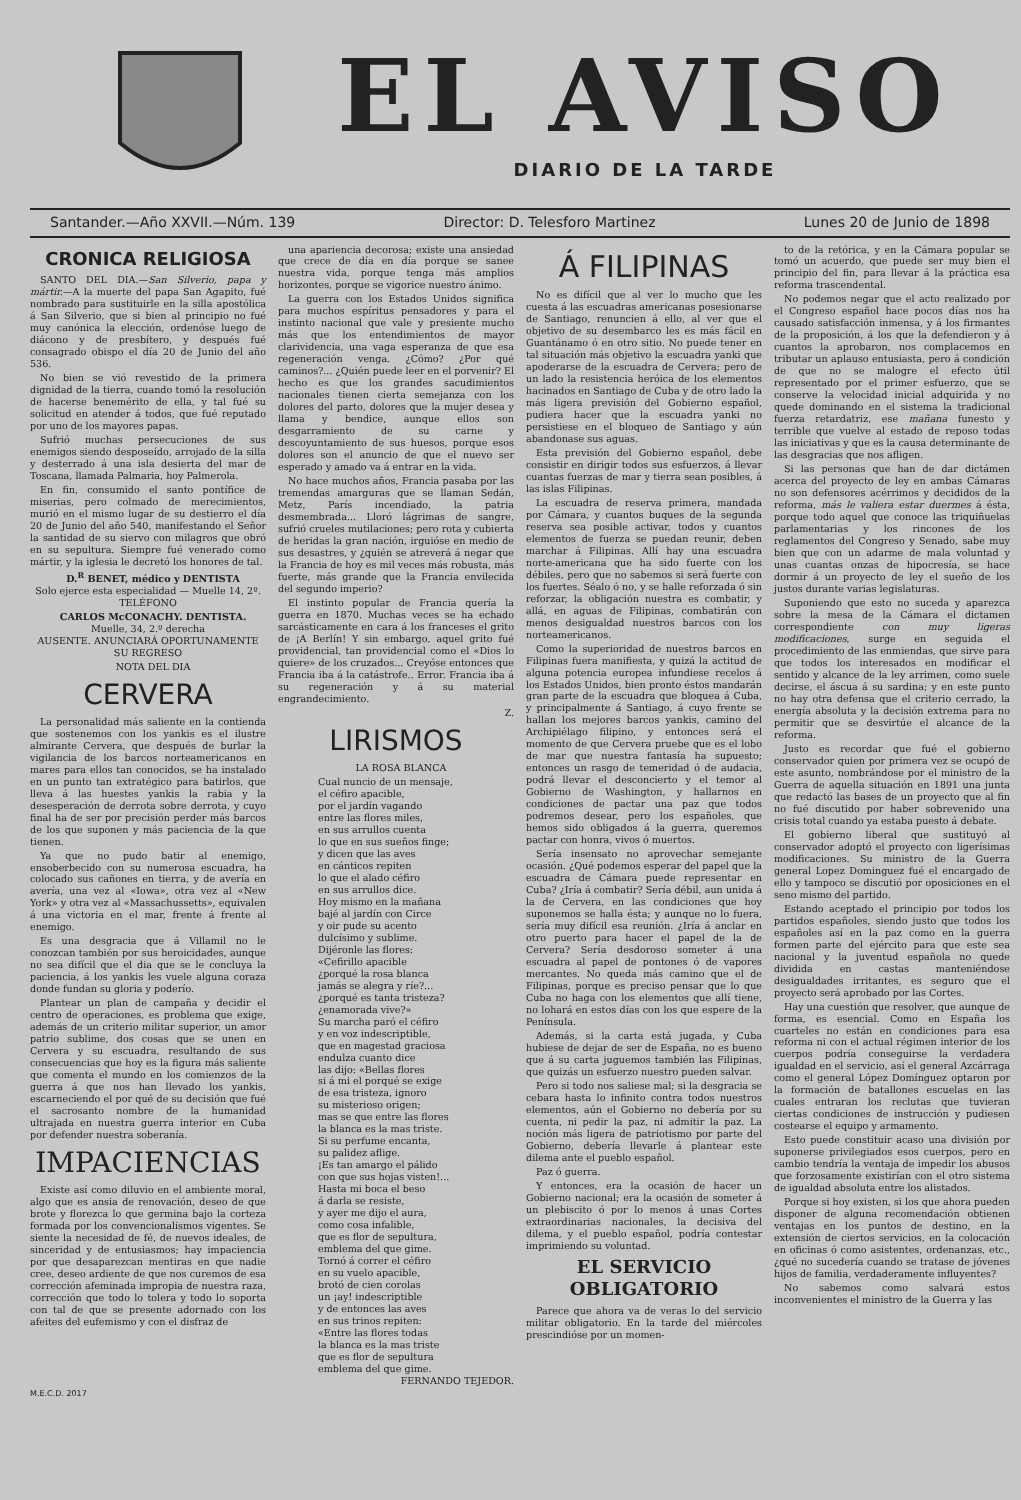EL AVISO
DIARIO DE LA TARDE
Santander.—Año XXVII.—Núm. 139 Director: D. Telesforo Martinez Lunes 20 de Junio de 1898
CRONICA RELIGIOSA
SANTO DEL DIA.—San Silverio, papa y mártir.—A la muerte del papa San Agapito, fué nombrado para sustituirle en la silla apostólica á San Silverio, que si bien al principio no fué muy canónica la elección, ordenóse luego de diácono y de presbítero, y después fué consagrado obispo el día 20 de Junio del año 536.
No bien se vió revestido de la primera dignidad de la tierra, cuando tomó la resolución de hacerse benemérito de ella, y tal fué su solicitud en atender á todos, que fué reputado por uno de los mayores papas.
Sufrió muchas persecuciones de sus enemigos siendo desposeído, arrojado de la silla y desterrado á una isla desierta del mar de Toscana, llamada Palmaria, hoy Palmerola.
En fin, consumido el santo pontífice de miserias, pero colmado de merecimientos, murió en el mismo lugar de su destierro el día 20 de Junio del año 540, manifestando el Señor la santidad de su siervo con milagros que obró en su sepultura. Siempre fué venerado como mártir, y la iglesia le decretó los honores de tal.
D.<sup>R</sup> BENET, médico y DENTISTA
Solo ejerce esta especialidad — Muelle 14, 2º. TELÉFONO
CARLOS McCONACHY. DENTISTA.
Muelle, 34, 2.º derecha
AUSENTE. ANUNCIARÁ OPORTUNAMENTE SU REGRESO
NOTA DEL DIA
CERVERA
La personalidad más saliente en la contienda que sostenemos con los yankis es el ilustre almirante Cervera, que después de burlar la vigilancia de los barcos norteamericanos en mares para ellos tan conocidos, se ha instalado en un punto tan extratégico para batirlos, que lleva á las huestes yankis la rabia y la desesperación de derrota sobre derrota, y cuyo final ha de ser por precisión perder más barcos de los que suponen y más paciencia de la que tienen.
Ya que no pudo batir al enemigo, ensoberbecido con su numerosa escuadra, ha colocado sus cañones en tierra, y de avería en avería, una vez al «Iowa», otra vez al «New York» y otra vez al «Massachussetts», equivalen á una victoria en el mar, frente á frente al enemigo.
Es una desgracia que á Villamil no le conozcan también por sus heroicidades, aunque no sea difícil que el dia que se le concluya la paciencia, á los yankis les vuele alguna coraza donde fundan su gloria y poderío.
Plantear un plan de campaña y decidir el centro de operaciones, es problema que exige, además de un criterio militar superior, un amor patrio sublime, dos cosas que se unen en Cervera y su escuadra, resultando de sus consecuencias que hoy es la figura más saliente que comenta el mundo en los comienzos de la guerra á que nos han llevado los yankis, escarneciendo el por qué de su decisión que fué el sacrosanto nombre de la humanidad ultrajada en nuestra guerra interior en Cuba por defender nuestra soberanía.
IMPACIENCIAS
Existe así como diluvio en el ambiente moral, algo que es ansia de renovación, deseo de que brote y florezca lo que germina bajo la corteza formada por los convencionalismos vigentes. Se siente la necesidad de fé, de nuevos ideales, de sinceridad y de entusiasmos; hay impaciencia por que desaparezcan mentiras en que nadie cree, deseo ardiente de que nos curemos de esa corrección afeminada impropia de nuestra raza, corrección que todo lo tolera y todo lo soporta con tal de que se presente adornado con los afeites del eufemismo y con el disfraz de
una apariencia decorosa; existe una ansiedad que crece de día en día porque se sanee nuestra vida, porque tenga más amplios horizontes, porque se vigorice nuestro ánimo.
La guerra con los Estados Unidos significa para muchos espíritus pensadores y para el instinto nacional que vale y presiente mucho más que los entendimientos de mayor clarividencia, una vaga esperanza de que esa regeneración venga. ¿Cómo? ¿Por qué caminos?... ¿Quién puede leer en el porvenir? El hecho es que los grandes sacudimientos nacionales tienen cierta semejanza con los dolores del parto, dolores que la mujer desea y llama y bendice, aunque ellos son desgarramiento de su carne y descoyuntamiento de sus huesos, porque esos dolores son el anuncio de que el nuevo ser esperado y amado va á entrar en la vida.
No hace muchos años, Francia pasaba por las tremendas amarguras que se llaman Sedán, Metz, París incendiado, la patria desmembrada... Lloró lágrimas de sangre, sufrió crueles mutilaciones; pero rota y cubierta de heridas la gran nación, irguióse en medio de sus desastres, y ¿quién se atreverá á negar que la Francia de hoy es mil veces más robusta, más fuerte, más grande que la Francia envilecida del segundo imperio?
El instinto popular de Francia quería la guerra en 1870. Muchas veces se ha echado sarcásticamente en cara á los franceses el grito de ¡A Berlín! Y sin embargo, aquel grito fué providencial, tan providencial como el «Dios lo quiere» de los cruzados... Creyóse entonces que Francia iba á la catástrofe.. Error. Francia iba á su regeneración y á su material engrandecimiento.
Z.
LIRISMOS
LA ROSA BLANCA
Cual nuncio de un mensaje,
el céfiro apacible,
por el jardín vagando
entre las flores miles,
en sus arrullos cuenta
lo que en sus sueños finge;
y dicen que las aves
en cánticos repiten
lo que el alado céfiro
en sus arrullos dice.
Hoy mismo en la mañana
bajé al jardín con Circe
y oir pude su acento
dulcísimo y sublime.
Dijéronle las flores:
«Cefirillo apacible
¿porqué la rosa blanca
jamás se alegra y ríe?...
¿porqué es tanta tristeza?
¿enamorada vive?»
Su marcha paró el céfiro
y en voz indescriptible,
que en magestad graciosa
endulza cuanto dice
las dijo: «Bellas flores
si á mi el porqué se exige
de esa tristeza, ignoro
su misterioso origen;
mas se que entre las flores
la blanca es la mas triste.
Si su perfume encanta,
su palidez aflige.
¡Es tan amargo el pálido
con que sus hojas visten!...
Hasta mi boca el beso
á darla se resiste,
y ayer me dijo el aura,
como cosa infalible,
que es flor de sepultura,
emblema del que gime.
Tornó á correr el céfiro
en su vuelo apacible,
brotó de cien corolas
un ¡ay! indescriptible
y de entonces las aves
en sus trinos repiten:
«Entre las flores todas
la blanca es la mas triste
que es flor de sepultura
emblema del que gime.
FERNANDO TEJEDOR.
Á FILIPINAS
No es difícil que al ver lo mucho que les cuesta á las escuadras americanas posesionarse de Santiago, renuncien á ello, al ver que el objetivo de su desembarco les es más fácil en Guantánamo ó en otro sitio. No puede tener en tal situación más objetivo la escuadra yanki que apoderarse de la escuadra de Cervera; pero de un lado la resistencia heróica de los elementos hacinados en Santiago de Cuba y de otro lado la más ligera previsión del Gobierno español, pudiera hacer que la escuadra yanki no persistiese en el bloqueo de Santiago y aún abandonase sus aguas.
Esta previsión del Gobierno español, debe consistir en dirigir todos sus esfuerzos, á llevar cuantas fuerzas de mar y tierra sean posibles, á las islas Filipinas.
La escuadra de reserva primera, mandada por Cámara, y cuantos buques de la segunda reserva sea posible activar, todos y cuantos elementos de fuerza se puedan reunir, deben marchar á Filipinas. Allí hay una escuadra norte-americana que ha sido fuerte con los débiles, pero que no sabemos si será fuerte con los fuertes. Séalo ó no, y se halle reforzada ó sin reforzar, la obligación nuestra es combatir, y allá, en aguas de Filipinas, combatirán con menos desigualdad nuestros barcos con los norteamericanos.
Como la superioridad de nuestros barcos en Filipinas fuera manifiesta, y quizá la actitud de alguna potencia europea infundiese recelos á los Estados Unidos, bien pronto éstos mandarán gran parte de la escuadra que bloquea á Cuba, y principalmente á Santiago, á cuyo frente se hallan los mejores barcos yankis, camino del Archipiélago filipino, y entonces será el momento de que Cervera pruebe que es el lobo de mar que nuestra fantasía ha supuesto; entonces un rasgo de temeridad ó de audacia, podrá llevar el desconcierto y el temor al Gobierno de Washington, y hallarnos en condiciones de pactar una paz que todos podremos desear, pero los españoles, que hemos sido obligados á la guerra, queremos pactar con honra, vivos ó muertos.
Sería insensato no aprovechar semejante ocasión. ¿Qué podemos esperar del papel que la escuadra de Cámara puede representar en Cuba? ¿Iría á combatir? Sería débil, aun unida á la de Cervera, en las condiciones que hoy suponemos se halla ésta; y aunque no lo fuera, sería muy difícil esa reunión. ¿Iría á anclar en otro puerto para hacer el papel de la de Cervera? Sería desdoroso someter á una escuadra al papel de pontones ó de vapores mercantes. No queda más camino que el de Filipinas, porque es preciso pensar que lo que Cuba no haga con los elementos que allí tiene, no lohará en estos días con los que espere de la Península.
Además, si la carta está jugada, y Cuba hubiese de dejar de ser de España, no es bueno que á su carta juguemos también las Filipinas, que quizás un esfuerzo nuestro pueden salvar.
Pero si todo nos saliese mal; si la desgracia se cebara hasta lo infinito contra todos nuestros elementos, aún el Gobierno no debería por su cuenta, ni pedir la paz, ni admitir la paz. La noción más ligera de patriotismo por parte del Gobierno, debería llevarle á plantear este dilema ante el pueblo español.
Paz ó guerra.
Y entonces, era la ocasión de hacer un Gobierno nacional; era la ocasión de someter á un plebiscito ó por lo menos á unas Cortes extraordinarias nacionales, la decisiva del dilema, y el pueblo español, podría contestar imprimiendo su voluntad.
EL SERVICIO OBLIGATORIO
Parece que ahora va de veras lo del servicio militar obligatorio. En la tarde del miércoles prescindióse por un momen-
to de la retórica, y en la Cámara popular se tomó un acuerdo, que puede ser muy bien el principio del fin, para llevar á la práctica esa reforma trascendental.
No podemos negar que el acto realizado por el Congreso español hace pocos días nos ha causado satisfacción inmensa, y á los firmantes de la proposición, á los que la defendieron y á cuantos la aprobaron, nos complacemos en tributar un aplauso entusiasta, pero á condición de que no se malogre el efecto útil representado por el primer esfuerzo, que se conserve la velocidad inicial adquirida y no quede dominando en el sistema la tradicional fuerza retardatriz, ese mañana funesto y terrible que vuelve al estado de reposo todas las iniciativas y que es la causa determinante de las desgracias que nos afligen.
Si las personas que han de dar dictámen acerca del proyecto de ley en ambas Cámaras no son defensores acérrimos y decididos de la reforma, más le valiera estar duermes á ésta, porque todo aquel que conoce las triquiñuelas parlamentarias y los rincones de los reglamentos del Congreso y Senado, sabe muy bien que con un adarme de mala voluntad y unas cuantas onzas de hipocresía, se hace dormir á un proyecto de ley el sueño de los justos durante varias legislaturas.
Suponiendo que esto no suceda y aparezca sobre la mesa de la Cámara el dictamen correspondiente con muy ligeras modificaciones, surge en seguida el procedimiento de las enmiendas, que sirve para que todos los interesados en modificar el sentido y alcance de la ley arrimen, como suele decirse, el áscua á su sardina; y en este punto no hay otra defensa que el criterio cerrado, la energía absoluta y la decisión extrema para no permitir que se desvirtúe el alcance de la reforma.
Justo es recordar que fué el gobierno conservador quien por primera vez se ocupó de este asunto, nombrándose por el ministro de la Guerra de aquella situación en 1891 una junta que redactó las bases de un proyecto que al fin no fué discutido por haber sobrevenido una crisis total cuando ya estaba puesto á debate.
El gobierno liberal que sustituyó al conservador adoptó el proyecto con ligerísimas modificaciones. Su ministro de la Guerra general Lopez Dominguez fué el encargado de ello y tampoco se discutió por oposiciones en el seno mismo del partido.
Estando aceptado el principio por todos los partidos españoles, siendo justo que todos los españoles así en la paz como en la guerra formen parte del ejército para que este sea nacional y la juventud española no quede dividida en castas manteniéndose desigualdades irritantes, es seguro que el proyecto será aprobado por las Cortes.
Hay una cuestión que resolver, que aunque de forma, es esencial. Como en España los cuarteles no están en condiciones para esa reforma ni con el actual régimen interior de los cuerpos podría conseguirse la verdadera igualdad en el servicio, así el general Azcárraga como el general López Domínguez optaron por la formación de batallones escuelas en las cuales entraran los reclutas que tuvieran ciertas condiciones de instrucción y pudiesen costearse el equipo y armamento.
Esto puede constituir acaso una división por suponerse privilegiados esos cuerpos, pero en cambio tendría la ventaja de impedir los abusos que forzosamente existirían con el otro sistema de igualdad absoluta entre los alistados.
Porque si hoy existen, si los que ahora pueden disponer de alguna recomendación obtienen ventajas en los puntos de destino, en la extensión de ciertos servicios, en la colocación en oficinas ó como asistentes, ordenanzas, etc., ¿qué no sucedería cuando se tratase de jóvenes hijos de familia, verdaderamente influyentes?
No sabemos como salvará estos inconvenientes el ministro de la Guerra y las
M.E.C.D. 2017